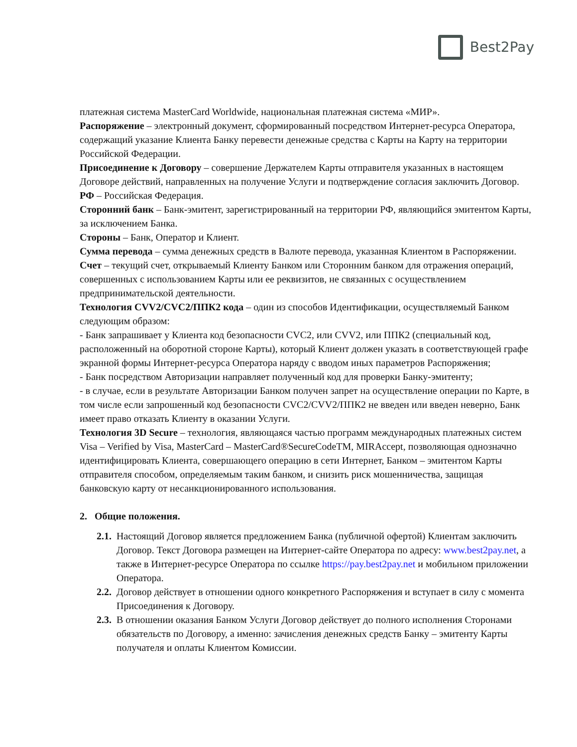Best2Pay
платежная система MasterCard Worldwide, национальная платежная система «МИР».
Распоряжение – электронный документ, сформированный посредством Интернет-ресурса Оператора, содержащий указание Клиента Банку перевести денежные средства с Карты на Карту на территории Российской Федерации.
Присоединение к Договору – совершение Держателем Карты отправителя указанных в настоящем Договоре действий, направленных на получение Услуги и подтверждение согласия заключить Договор.
РФ – Российская Федерация.
Сторонний банк – Банк-эмитент, зарегистрированный на территории РФ, являющийся эмитентом Карты, за исключением Банка.
Стороны – Банк, Оператор и Клиент.
Сумма перевода – сумма денежных средств в Валюте перевода, указанная Клиентом в Распоряжении.
Счет – текущий счет, открываемый Клиенту Банком или Сторонним банком для отражения операций, совершенных с использованием Карты или ее реквизитов, не связанных с осуществлением предпринимательской деятельности.
Технология CVV2/CVC2/ППК2 кода – один из способов Идентификации, осуществляемый Банком следующим образом:
- Банк запрашивает у Клиента код безопасности CVC2, или CVV2, или ППК2 (специальный код, расположенный на оборотной стороне Карты), который Клиент должен указать в соответствующей графе экранной формы Интернет-ресурса Оператора наряду с вводом иных параметров Распоряжения;
- Банк посредством Авторизации направляет полученный код для проверки Банку-эмитенту;
- в случае, если в результате Авторизации Банком получен запрет на осуществление операции по Карте, в том числе если запрошенный код безопасности CVC2/CVV2/ППК2 не введен или введен неверно, Банк имеет право отказать Клиенту в оказании Услуги.
Технология 3D Secure – технология, являющаяся частью программ международных платежных систем Visa – Verified by Visa, MasterCard – MasterCard®SecureCodeTM, MIRAccept, позволяющая однозначно идентифицировать Клиента, совершающего операцию в сети Интернет, Банком – эмитентом Карты отправителя способом, определяемым таким банком, и снизить риск мошенничества, защищая банковскую карту от несанкционированного использования.
2. Общие положения.
2.1.
Настоящий Договор является предложением Банка (публичной офертой) Клиентам заключить Договор. Текст Договора размещен на Интернет-сайте Оператора по адресу: www.best2pay.net, а также в Интернет-ресурсе Оператора по ссылке https://pay.best2pay.net и мобильном приложении Оператора.
2.2.
Договор действует в отношении одного конкретного Распоряжения и вступает в силу с момента Присоединения к Договору.
2.3.
В отношении оказания Банком Услуги Договор действует до полного исполнения Сторонами обязательств по Договору, а именно: зачисления денежных средств Банку – эмитенту Карты получателя и оплаты Клиентом Комиссии.